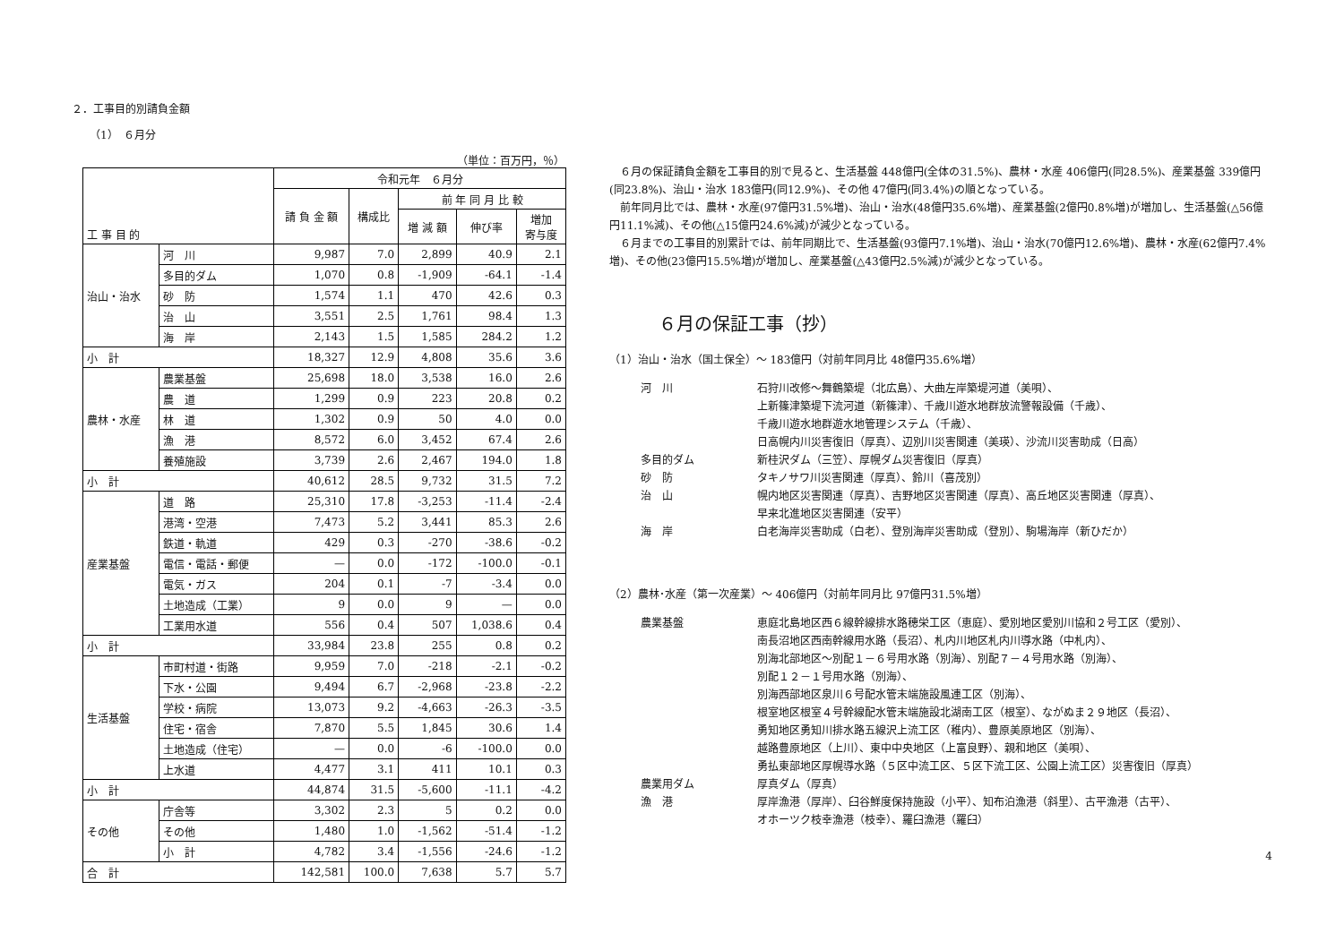２．工事目的別請負金額
（1）　６月分
（単位：百万円，％）
| 工 事 目 的 | | 令和元年 ６月分 | | | | |
| --- | --- | --- | --- | --- | --- | --- |
| | | 請 負 金 額 | 構成比 | 前 年 同 月 比 較 | | |
| | | | | 増 減 額 | 伸び率 | 増加 寄与度 |
| 治山・治水 | 河 川 | 9,987 | 7.0 | 2,899 | 40.9 | 2.1 |
| | 多目的ダム | 1,070 | 0.8 | -1,909 | -64.1 | -1.4 |
| | 砂 防 | 1,574 | 1.1 | 470 | 42.6 | 0.3 |
| | 治 山 | 3,551 | 2.5 | 1,761 | 98.4 | 1.3 |
| | 海 岸 | 2,143 | 1.5 | 1,585 | 284.2 | 1.2 |
| 小 計 | | 18,327 | 12.9 | 4,808 | 35.6 | 3.6 |
| 農林・水産 | 農業基盤 | 25,698 | 18.0 | 3,538 | 16.0 | 2.6 |
| | 農 道 | 1,299 | 0.9 | 223 | 20.8 | 0.2 |
| | 林 道 | 1,302 | 0.9 | 50 | 4.0 | 0.0 |
| | 漁 港 | 8,572 | 6.0 | 3,452 | 67.4 | 2.6 |
| | 養殖施設 | 3,739 | 2.6 | 2,467 | 194.0 | 1.8 |
| 小 計 | | 40,612 | 28.5 | 9,732 | 31.5 | 7.2 |
| 産業基盤 | 道 路 | 25,310 | 17.8 | -3,253 | -11.4 | -2.4 |
| | 港湾・空港 | 7,473 | 5.2 | 3,441 | 85.3 | 2.6 |
| | 鉄道・軌道 | 429 | 0.3 | -270 | -38.6 | -0.2 |
| | 電信・電話・郵便 | — | 0.0 | -172 | -100.0 | -0.1 |
| | 電気・ガス | 204 | 0.1 | -7 | -3.4 | 0.0 |
| | 土地造成（工業） | 9 | 0.0 | 9 | — | 0.0 |
| | 工業用水道 | 556 | 0.4 | 507 | 1,038.6 | 0.4 |
| 小 計 | | 33,984 | 23.8 | 255 | 0.8 | 0.2 |
| 生活基盤 | 市町村道・街路 | 9,959 | 7.0 | -218 | -2.1 | -0.2 |
| | 下水・公園 | 9,494 | 6.7 | -2,968 | -23.8 | -2.2 |
| | 学校・病院 | 13,073 | 9.2 | -4,663 | -26.3 | -3.5 |
| | 住宅・宿舎 | 7,870 | 5.5 | 1,845 | 30.6 | 1.4 |
| | 土地造成（住宅） | — | 0.0 | -6 | -100.0 | 0.0 |
| | 上水道 | 4,477 | 3.1 | 411 | 10.1 | 0.3 |
| 小 計 | | 44,874 | 31.5 | -5,600 | -11.1 | -4.2 |
| その他 | 庁舎等 | 3,302 | 2.3 | 5 | 0.2 | 0.0 |
| | その他 | 1,480 | 1.0 | -1,562 | -51.4 | -1.2 |
| | 小 計 | 4,782 | 3.4 | -1,556 | -24.6 | -1.2 |
| 合 計 | | 142,581 | 100.0 | 7,638 | 5.7 | 5.7 |
　６月の保証請負金額を工事目的別で見ると、生活基盤 448億円(全体の31.5%)、農林・水産 406億円(同28.5%)、産業基盤 339億円(同23.8%)、治山・治水 183億円(同12.9%)、その他 47億円(同3.4%)の順となっている。
　前年同月比では、農林・水産(97億円31.5%増)、治山・治水(48億円35.6%増)、産業基盤(2億円0.8%増)が増加し、生活基盤(△56億円11.1%減)、その他(△15億円24.6%減)が減少となっている。
　６月までの工事目的別累計では、前年同期比で、生活基盤(93億円7.1%増)、治山・治水(70億円12.6%増)、農林・水産(62億円7.4%増)、その他(23億円15.5%増)が増加し、産業基盤(△43億円2.5%減)が減少となっている。
６月の保証工事（抄）
（1）治山・治水（国土保全）～ 183億円（対前年同月比 48億円35.6%増）
河　川 石狩川改修～舞鶴築堤（北広島）、大曲左岸築堤河道（美唄）、
上新篠津築堤下流河道（新篠津）、千歳川遊水地群放流警報設備（千歳）、
千歳川遊水地群遊水地管理システム（千歳）、
日高幌内川災害復旧（厚真）、辺別川災害関連（美瑛）、沙流川災害助成（日高）
多目的ダム 新桂沢ダム（三笠）、厚幌ダム災害復旧（厚真）
砂　防 タキノサワ川災害関連（厚真）、鈴川（喜茂別）
治　山 幌内地区災害関連（厚真）、吉野地区災害関連（厚真）、高丘地区災害関連（厚真）、
早来北進地区災害関連（安平）
海　岸 白老海岸災害助成（白老）、登別海岸災害助成（登別）、駒場海岸（新ひだか）
（2）農林･水産（第一次産業）～ 406億円（対前年同月比 97億円31.5%増）
農業基盤 恵庭北島地区西６線幹線排水路穂栄工区（恵庭）、愛別地区愛別川協和２号工区（愛別）、
南長沼地区西南幹線用水路（長沼）、札内川地区札内川導水路（中札内）、
別海北部地区～別配１－６号用水路（別海）、別配７－４号用水路（別海）、
別配１２－１号用水路（別海）、
別海西部地区泉川６号配水管末端施設風連工区（別海）、
根室地区根室４号幹線配水管末端施設北湖南工区（根室）、ながぬま２９地区（長沼）、
勇知地区勇知川排水路五線沢上流工区（稚内）、豊原美原地区（別海）、
越路豊原地区（上川）、東中中央地区（上富良野）、親和地区（美唄）、
勇払東部地区厚幌導水路（５区中流工区、５区下流工区、公園上流工区）災害復旧（厚真）
農業用ダム 厚真ダム（厚真）
漁　港 厚岸漁港（厚岸）、臼谷鮮度保持施設（小平）、知布泊漁港（斜里）、古平漁港（古平）、
オホーツク枝幸漁港（枝幸）、羅臼漁港（羅臼）
4